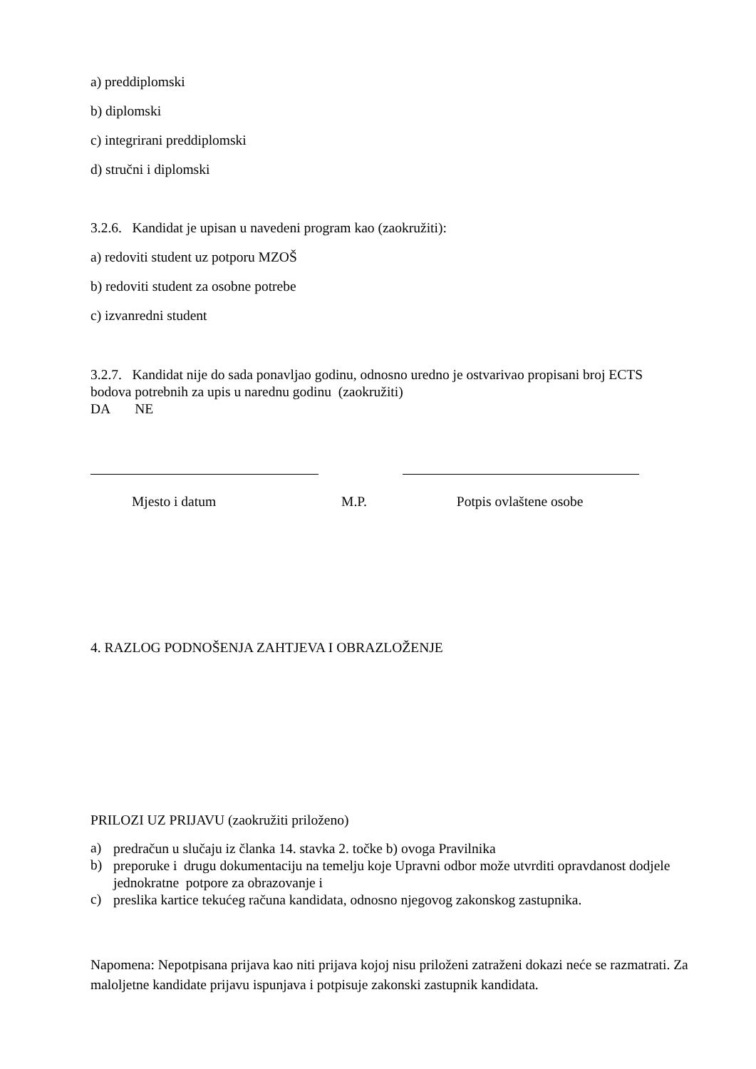a) preddiplomski
b) diplomski
c) integrirani preddiplomski
d) stručni i diplomski
3.2.6. Kandidat je upisan u navedeni program kao (zaokružiti):
a) redoviti student uz potporu MZOŠ
b) redoviti student za osobne potrebe
c) izvanredni student
3.2.7. Kandidat nije do sada ponavljao godinu, odnosno uredno je ostvarivao propisani broj ECTS bodova potrebnih za upis u narednu godinu (zaokružiti)
DA NE
Mjesto i datum M.P. Potpis ovlaštene osobe
4. RAZLOG PODNOŠENJA ZAHTJEVA I OBRAZLOŽENJE
PRILOZI UZ PRIJAVU (zaokružiti priloženo)
a)
predračun u slučaju iz članka 14. stavka 2. točke b) ovoga Pravilnika
b)
preporuke i drugu dokumentaciju na temelju koje Upravni odbor može utvrditi opravdanost dodjele jednokratne potpore za obrazovanje i
c)
preslika kartice tekućeg računa kandidata, odnosno njegovog zakonskog zastupnika.
Napomena: Nepotpisana prijava kao niti prijava kojoj nisu priloženi zatraženi dokazi neće se razmatrati. Za maloljetne kandidate prijavu ispunjava i potpisuje zakonski zastupnik kandidata.